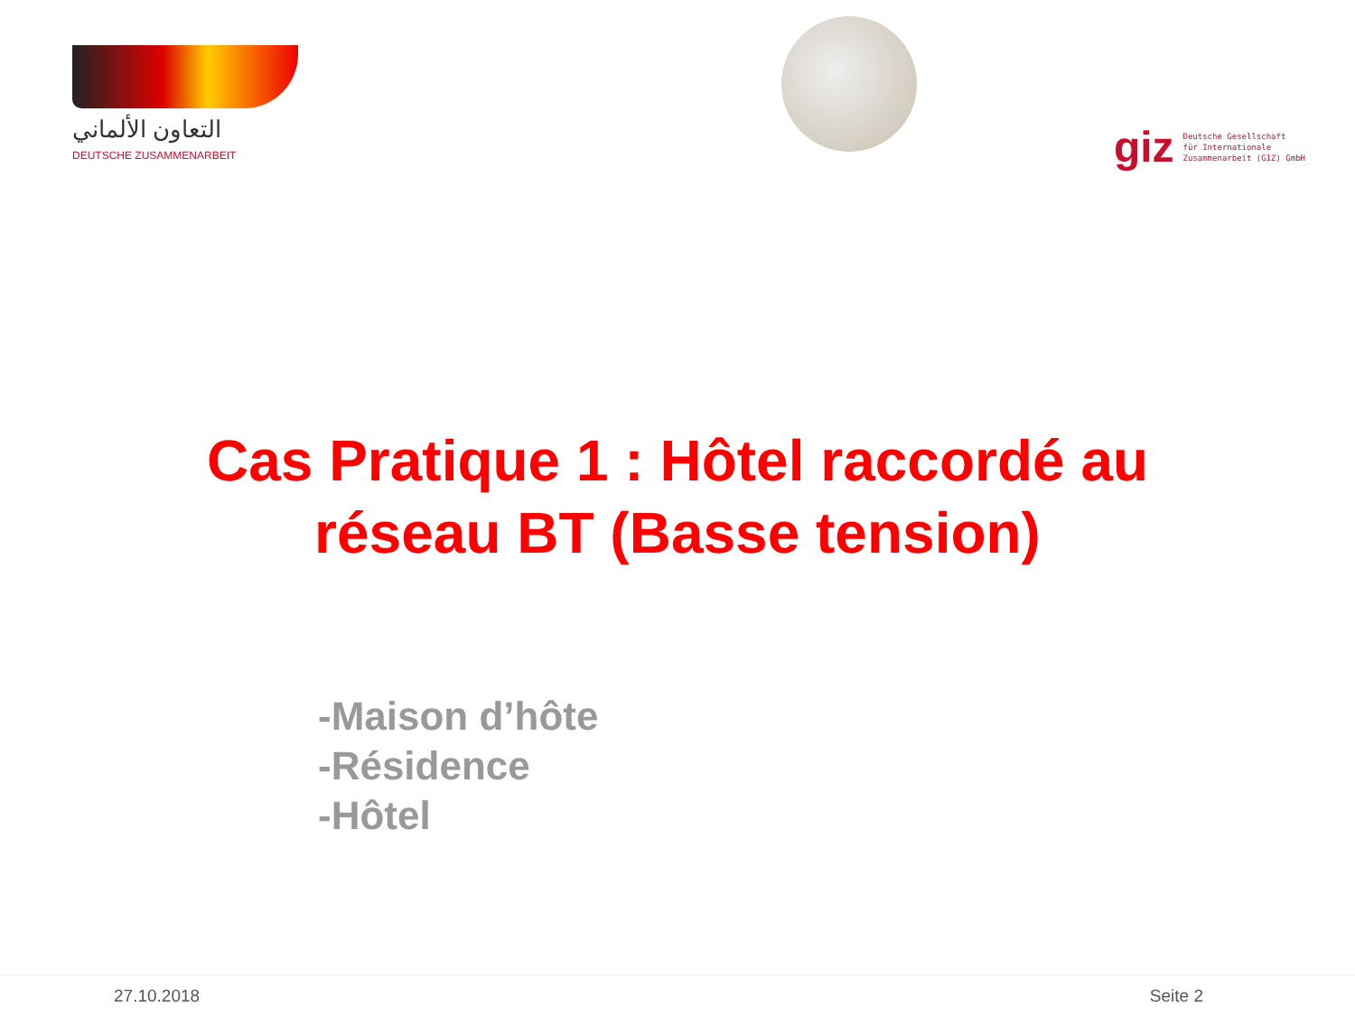التعاون الألماني
DEUTSCHE ZUSAMMENARBEIT
giz Deutsche Gesellschaft
für Internationale
Zusammenarbeit (GIZ) GmbH
Cas Pratique 1 : Hôtel raccordé au
réseau BT (Basse tension)
-Maison d’hôte
-Résidence
-Hôtel
27.10.2018 Seite 2